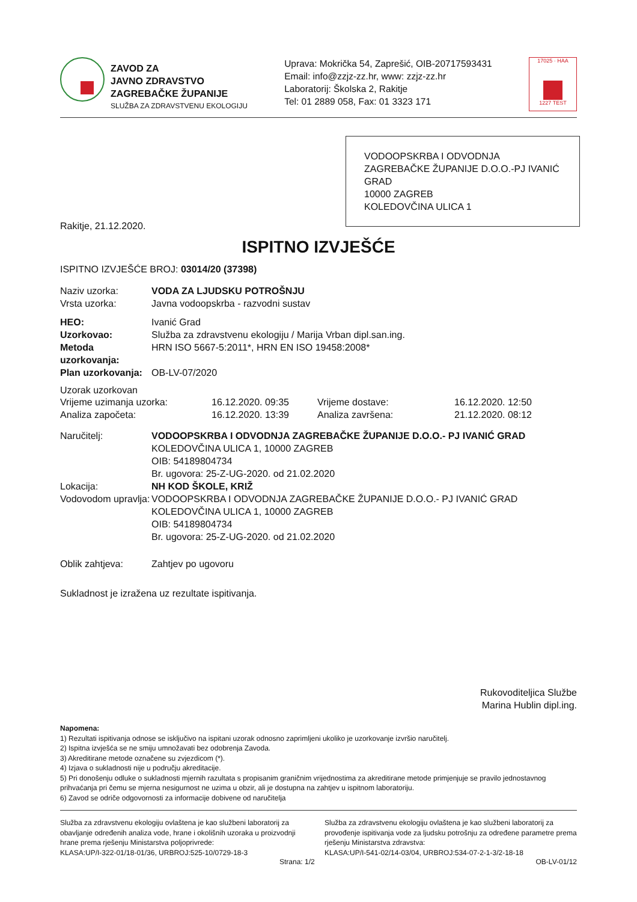ZAVOD ZA
JAVNO ZDRAVSTVO
ZAGREBAČKE ŽUPANIJE
SLUŽBA ZA ZDRAVSTVENU EKOLOGIJU
Uprava: Mokrička 54, Zaprešić, OIB-20717593431
Email: info@zzjz-zz.hr, www: zzjz-zz.hr
Laboratorij: Školska 2, Rakitje
Tel: 01 2889 058, Fax: 01 3323 171
17025 · HAA
1227 TEST
VODOOPSKRBA I ODVODNJA ZAGREBAČKE ŽUPANIJE D.O.O.-PJ IVANIĆ GRAD
10000 ZAGREB
KOLEDOVČINA ULICA 1
Rakitje, 21.12.2020.
ISPITNO IZVJEŠĆE
ISPITNO IZVJEŠĆE BROJ: 03014/20 (37398)
Naziv uzorka: VODA ZA LJUDSKU POTROŠNJU
Vrsta uzorka: Javna vodoopskrba - razvodni sustav
HEO: Ivanić Grad
Uzorkovao: Služba za zdravstvenu ekologiju / Marija Vrban dipl.san.ing.
Metoda uzorkovanja:
HRN ISO 5667-5:2011*, HRN EN ISO 19458:2008*
Plan uzorkovanja:
OB-LV-07/2020
Uzorak uzorkovan
Vrijeme uzimanja uzorka: 16.12.2020. 09:35 Vrijeme dostave: 16.12.2020. 12:50
Analiza započeta: 16.12.2020. 13:39 Analiza završena: 21.12.2020. 08:12
Naručitelj: VODOOPSKRBA I ODVODNJA ZAGREBAČKE ŽUPANIJE D.O.O.- PJ IVANIĆ GRAD
KOLEDOVČINA ULICA 1, 10000 ZAGREB
OIB: 54189804734
Br. ugovora: 25-Z-UG-2020. od 21.02.2020
Lokacija: NH KOD ŠKOLE, KRIŽ
Vodovodom upravlja:
VODOOPSKRBA I ODVODNJA ZAGREBAČKE ŽUPANIJE D.O.O.- PJ IVANIĆ GRAD
KOLEDOVČINA ULICA 1, 10000 ZAGREB
OIB: 54189804734
Br. ugovora: 25-Z-UG-2020. od 21.02.2020
Oblik zahtjeva: Zahtjev po ugovoru
Sukladnost je izražena uz rezultate ispitivanja.
Rukovoditeljica Službe
Marina Hublin dipl.ing.
Napomena:
1) Rezultati ispitivanja odnose se isključivo na ispitani uzorak odnosno zaprimljeni ukoliko je uzorkovanje izvršio naručitelj.
2) Ispitna izvješća se ne smiju umnožavati bez odobrenja Zavoda.
3) Akreditirane metode označene su zvjezdicom (*).
4) Izjava o sukladnosti nije u području akreditacije.
5) Pri donošenju odluke o sukladnosti mjernih razultata s propisanim graničnim vrijednostima za akreditirane metode primjenjuje se pravilo jednostavnog prihvaćanja pri čemu se mjerna nesigurnost ne uzima u obzir, ali je dostupna na zahtjev u ispitnom laboratoriju.
6) Zavod se odriče odgovornosti za informacije dobivene od naručitelja
Služba za zdravstvenu ekologiju ovlaštena je kao službeni laboratorij za obavljanje određenih analiza vode, hrane i okolišnih uzoraka u proizvodnji hrane prema rješenju Ministarstva poljoprivrede:
KLASA:UP/I-322-01/18-01/36, URBROJ:525-10/0729-18-3
Služba za zdravstvenu ekologiju ovlaštena je kao službeni laboratorij za provođenje ispitivanja vode za ljudsku potrošnju za određene parametre prema rješenju Ministarstva zdravstva:
KLASA:UP/I-541-02/14-03/04, URBROJ:534-07-2-1-3/2-18-18
Strana: 1/2 OB-LV-01/12